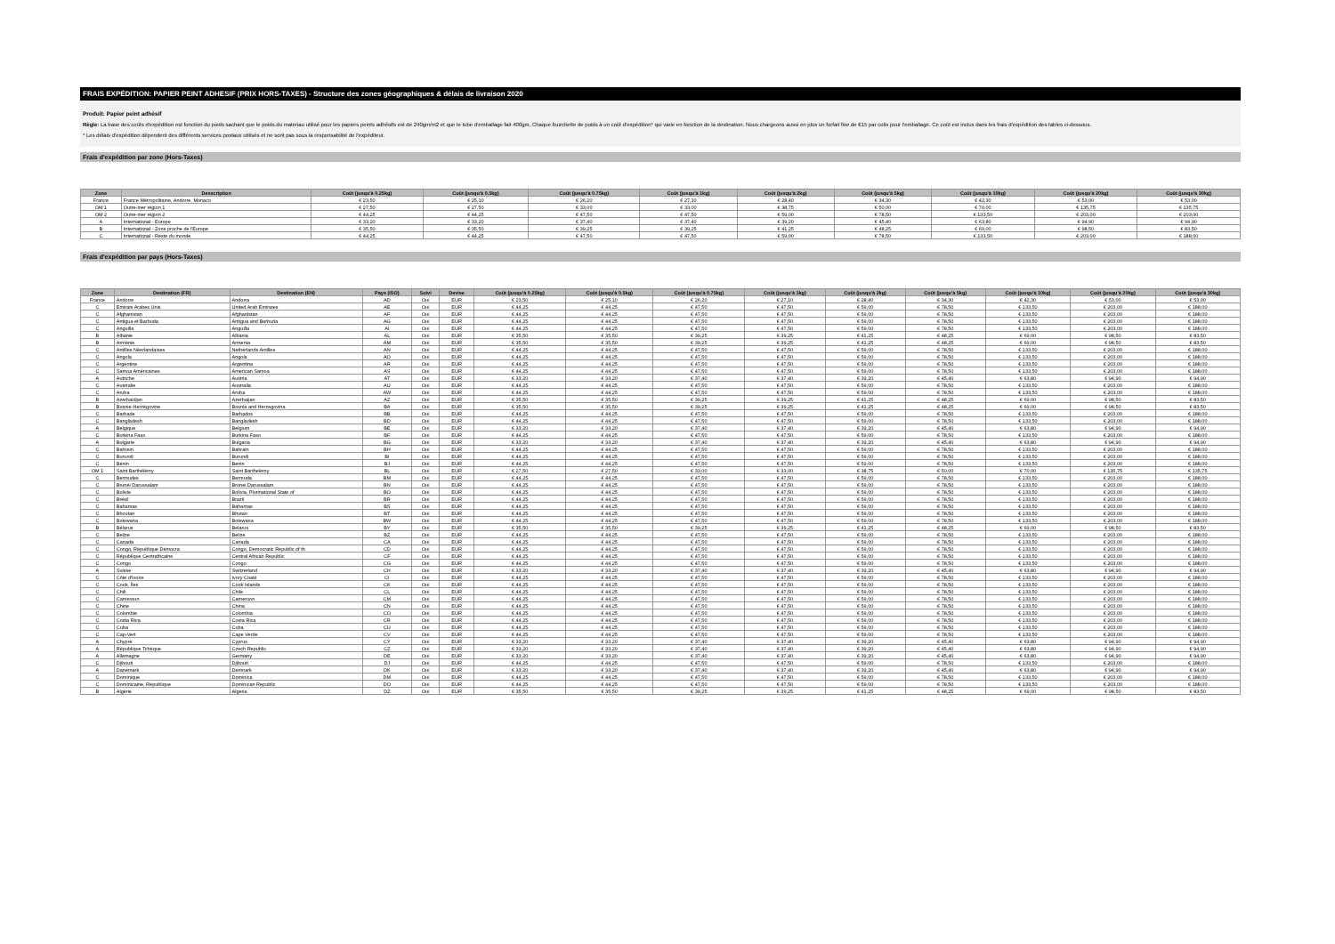FRAIS EXPÉDITION: PAPIER PEINT ADHESIF (PRIX HORS-TAXES) - Structure des zones géographiques & délais de livraison 2020
Produit: Papier peint adhésif
Règle: La base des coûts d'expédition est fonction du poids sachant que le poids du materiau utilisé pour les papiers peints adhésifs est de 240gm/m2 et que le tube d'emballage fait 400gm. Chaque fourchette de poids à un coût d'expédition* qui varie en fonction de la destination. Nous chargeons aussi en plus un forfait fixe de €15 par colis pour l'emballage. Ce coût est inclus dans les frais d'expédition des tables ci-dessous.
* Les délais d'expédition dépendent des différents services postaux utilisés et ne sont pas sous la responsabilité de l'expéditeur.
Frais d'expédition par zone (Hors-Taxes)
| Zone | Desscription | Coût (jusqu'à 0.25kg) | Coût (jusqu'à 0.5kg) | Coût (jusqu'à 0.75kg) | Coût (jusqu'à 1kg) | Coût (jusqu'à 2kg) | Coût (jusqu'à 5kg) | Coût (jusqu'à 10kg) | Coût (jusqu'à 20kg) | Coût (jusqu'à 30kg) |
| --- | --- | --- | --- | --- | --- | --- | --- | --- | --- | --- |
| France | France Métropolitaine, Andorre, Monaco | € 23,50 | € 25,10 | € 26,20 | € 27,10 | € 28,40 | € 34,30 | € 42,30 | € 53,00 | € 53,00 |
| OM 1 | Outre-mer région 1 | € 27,50 | € 27,50 | € 33,00 | € 33,00 | € 38,75 | € 50,00 | € 70,00 | € 135,75 | € 135,75 |
| OM 2 | Outre-mer région 2 | € 44,25 | € 44,25 | € 47,50 | € 47,50 | € 59,00 | € 78,50 | € 133,50 | € 203,00 | € 203,00 |
| A | International - Europe | € 33,20 | € 33,20 | € 37,40 | € 37,40 | € 39,20 | € 45,40 | € 63,80 | € 94,90 | € 94,90 |
| B | International - Zone proche de l'Europe | € 35,50 | € 35,50 | € 39,25 | € 39,25 | € 41,25 | € 48,25 | € 69,00 | € 98,50 | € 83,50 |
| C | International - Reste du monde | € 44,25 | € 44,25 | € 47,50 | € 47,50 | € 59,00 | € 78,50 | € 133,50 | € 203,00 | € 188,00 |
Frais d'expédition par pays (Hors-Taxes)
| Zone | Destination (FR) | Destination (EN) | Pays (ISO) | Suivi | Devise | Coût (jusqu'à 0.25kg) | Coût (jusqu'à 0.5kg) | Coût (jusqu'à 0.75kg) | Coût (jusqu'à 1kg) | Coût (jusqu'à 2kg) | Coût (jusqu'à 5kg) | Coût (jusqu'à 10kg) | Coût (jusqu'à 20kg) | Coût (jusqu'à 30kg) |
| --- | --- | --- | --- | --- | --- | --- | --- | --- | --- | --- | --- | --- | --- | --- |
| France | Andorre | Andorra | AD | Oui | EUR | € 23,50 | € 25,10 | € 26,20 | € 27,10 | € 28,40 | € 34,30 | € 42,30 | € 53,00 | € 53,00 |
| C | Emirats Arabes Unis | United Arab Emirates | AE | Oui | EUR | € 44,25 | € 44,25 | € 47,50 | € 47,50 | € 59,00 | € 78,50 | € 133,50 | € 203,00 | € 188,00 |
| C | Afghanistan | Afghanistan | AF | Oui | EUR | € 44,25 | € 44,25 | € 47,50 | € 47,50 | € 59,00 | € 78,50 | € 133,50 | € 203,00 | € 188,00 |
| C | Antigua et Barbuda | Antigua and Barbuda | AG | Oui | EUR | € 44,25 | € 44,25 | € 47,50 | € 47,50 | € 59,00 | € 78,50 | € 133,50 | € 203,00 | € 188,00 |
| C | Anguilla | Anguilla | AI | Oui | EUR | € 44,25 | € 44,25 | € 47,50 | € 47,50 | € 59,00 | € 78,50 | € 133,50 | € 203,00 | € 188,00 |
| B | Albanie | Albania | AL | Oui | EUR | € 35,50 | € 35,50 | € 39,25 | € 39,25 | € 41,25 | € 48,25 | € 69,00 | € 98,50 | € 83,50 |
| B | Arménie | Armenia | AM | Oui | EUR | € 35,50 | € 35,50 | € 39,25 | € 39,25 | € 41,25 | € 48,25 | € 69,00 | € 98,50 | € 83,50 |
| C | Antilles Néerlandaises | Netherlands Antilles | AN | Oui | EUR | € 44,25 | € 44,25 | € 47,50 | € 47,50 | € 59,00 | € 78,50 | € 133,50 | € 203,00 | € 188,00 |
| C | Angola | Angola | AO | Oui | EUR | € 44,25 | € 44,25 | € 47,50 | € 47,50 | € 59,00 | € 78,50 | € 133,50 | € 203,00 | € 188,00 |
| C | Argentine | Argentina | AR | Oui | EUR | € 44,25 | € 44,25 | € 47,50 | € 47,50 | € 59,00 | € 78,50 | € 133,50 | € 203,00 | € 188,00 |
| C | Samoa Américaines | American Samoa | AS | Oui | EUR | € 44,25 | € 44,25 | € 47,50 | € 47,50 | € 59,00 | € 78,50 | € 133,50 | € 203,00 | € 188,00 |
| A | Autriche | Austria | AT | Oui | EUR | € 33,20 | € 33,20 | € 37,40 | € 37,40 | € 39,20 | € 45,40 | € 63,80 | € 94,90 | € 94,90 |
| C | Australie | Australia | AU | Oui | EUR | € 44,25 | € 44,25 | € 47,50 | € 47,50 | € 59,00 | € 78,50 | € 133,50 | € 203,00 | € 188,00 |
| C | Aruba | Aruba | AW | Oui | EUR | € 44,25 | € 44,25 | € 47,50 | € 47,50 | € 59,00 | € 78,50 | € 133,50 | € 203,00 | € 188,00 |
| B | Azerbaidjan | Azerbaijan | AZ | Oui | EUR | € 35,50 | € 35,50 | € 39,25 | € 39,25 | € 41,25 | € 48,25 | € 69,00 | € 98,50 | € 83,50 |
| B | Bosnie-Herzégovine | Bosnia and Herzegovina | BA | Oui | EUR | € 35,50 | € 35,50 | € 39,25 | € 39,25 | € 41,25 | € 48,25 | € 69,00 | € 98,50 | € 83,50 |
| C | Barbade | Barbados | BB | Oui | EUR | € 44,25 | € 44,25 | € 47,50 | € 47,50 | € 59,00 | € 78,50 | € 133,50 | € 203,00 | € 188,00 |
| C | Bangladesh | Bangladesh | BD | Oui | EUR | € 44,25 | € 44,25 | € 47,50 | € 47,50 | € 59,00 | € 78,50 | € 133,50 | € 203,00 | € 188,00 |
| A | Belgique | Belgium | BE | Oui | EUR | € 33,20 | € 33,20 | € 37,40 | € 37,40 | € 39,20 | € 45,40 | € 63,80 | € 94,90 | € 94,90 |
| C | Burkina Faso | Burkina Faso | BF | Oui | EUR | € 44,25 | € 44,25 | € 47,50 | € 47,50 | € 59,00 | € 78,50 | € 133,50 | € 203,00 | € 188,00 |
| A | Bulgarie | Bulgaria | BG | Oui | EUR | € 33,20 | € 33,20 | € 37,40 | € 37,40 | € 39,20 | € 45,40 | € 63,80 | € 94,90 | € 94,90 |
| C | Bahrein | Bahrain | BH | Oui | EUR | € 44,25 | € 44,25 | € 47,50 | € 47,50 | € 59,00 | € 78,50 | € 133,50 | € 203,00 | € 188,00 |
| C | Burundi | Burundi | BI | Oui | EUR | € 44,25 | € 44,25 | € 47,50 | € 47,50 | € 59,00 | € 78,50 | € 133,50 | € 203,00 | € 188,00 |
| C | Bénin | Benin | BJ | Oui | EUR | € 44,25 | € 44,25 | € 47,50 | € 47,50 | € 59,00 | € 78,50 | € 133,50 | € 203,00 | € 188,00 |
| OM 1 | Saint Barthélémy | Saint Barthelemy | BL | Oui | EUR | € 27,50 | € 27,50 | € 33,00 | € 33,00 | € 38,75 | € 50,00 | € 70,00 | € 135,75 | € 135,75 |
| C | Bermudes | Bermuda | BM | Oui | EUR | € 44,25 | € 44,25 | € 47,50 | € 47,50 | € 59,00 | € 78,50 | € 133,50 | € 203,00 | € 188,00 |
| C | Brunéi Darussalam | Brunei Darussalam | BN | Oui | EUR | € 44,25 | € 44,25 | € 47,50 | € 47,50 | € 59,00 | € 78,50 | € 133,50 | € 203,00 | € 188,00 |
| C | Bolivie | Bolivia, Plurinational State of | BO | Oui | EUR | € 44,25 | € 44,25 | € 47,50 | € 47,50 | € 59,00 | € 78,50 | € 133,50 | € 203,00 | € 188,00 |
| C | Brésil | Brazil | BR | Oui | EUR | € 44,25 | € 44,25 | € 47,50 | € 47,50 | € 59,00 | € 78,50 | € 133,50 | € 203,00 | € 188,00 |
| C | Bahamas | Bahamas | BS | Oui | EUR | € 44,25 | € 44,25 | € 47,50 | € 47,50 | € 59,00 | € 78,50 | € 133,50 | € 203,00 | € 188,00 |
| C | Bhoutan | Bhutan | BT | Oui | EUR | € 44,25 | € 44,25 | € 47,50 | € 47,50 | € 59,00 | € 78,50 | € 133,50 | € 203,00 | € 188,00 |
| C | Botswana | Botswana | BW | Oui | EUR | € 44,25 | € 44,25 | € 47,50 | € 47,50 | € 59,00 | € 78,50 | € 133,50 | € 203,00 | € 188,00 |
| B | Bélarus | Belarus | BY | Oui | EUR | € 35,50 | € 35,50 | € 39,25 | € 39,25 | € 41,25 | € 48,25 | € 69,00 | € 98,50 | € 83,50 |
| C | Belize | Belize | BZ | Oui | EUR | € 44,25 | € 44,25 | € 47,50 | € 47,50 | € 59,00 | € 78,50 | € 133,50 | € 203,00 | € 188,00 |
| C | Canada | Canada | CA | Oui | EUR | € 44,25 | € 44,25 | € 47,50 | € 47,50 | € 59,00 | € 78,50 | € 133,50 | € 203,00 | € 188,00 |
| C | Congo, République Démocra | Congo, Democratic Republic of th | CD | Oui | EUR | € 44,25 | € 44,25 | € 47,50 | € 47,50 | € 59,00 | € 78,50 | € 133,50 | € 203,00 | € 188,00 |
| C | République Centrafricaine | Central African Republic | CF | Oui | EUR | € 44,25 | € 44,25 | € 47,50 | € 47,50 | € 59,00 | € 78,50 | € 133,50 | € 203,00 | € 188,00 |
| C | Congo | Congo | CG | Oui | EUR | € 44,25 | € 44,25 | € 47,50 | € 47,50 | € 59,00 | € 78,50 | € 133,50 | € 203,00 | € 188,00 |
| A | Suisse | Switzerland | CH | Oui | EUR | € 33,20 | € 33,20 | € 37,40 | € 37,40 | € 39,20 | € 45,40 | € 63,80 | € 94,90 | € 94,90 |
| C | Côte d'Ivoire | Ivory Coast | CI | Oui | EUR | € 44,25 | € 44,25 | € 47,50 | € 47,50 | € 59,00 | € 78,50 | € 133,50 | € 203,00 | € 188,00 |
| C | Cook, Îles | Cook Islands | CK | Oui | EUR | € 44,25 | € 44,25 | € 47,50 | € 47,50 | € 59,00 | € 78,50 | € 133,50 | € 203,00 | € 188,00 |
| C | Chili | Chile | CL | Oui | EUR | € 44,25 | € 44,25 | € 47,50 | € 47,50 | € 59,00 | € 78,50 | € 133,50 | € 203,00 | € 188,00 |
| C | Cameroun | Cameroon | CM | Oui | EUR | € 44,25 | € 44,25 | € 47,50 | € 47,50 | € 59,00 | € 78,50 | € 133,50 | € 203,00 | € 188,00 |
| C | Chine | China | CN | Oui | EUR | € 44,25 | € 44,25 | € 47,50 | € 47,50 | € 59,00 | € 78,50 | € 133,50 | € 203,00 | € 188,00 |
| C | Colombie | Colombia | CO | Oui | EUR | € 44,25 | € 44,25 | € 47,50 | € 47,50 | € 59,00 | € 78,50 | € 133,50 | € 203,00 | € 188,00 |
| C | Costa Rica | Costa Rica | CR | Oui | EUR | € 44,25 | € 44,25 | € 47,50 | € 47,50 | € 59,00 | € 78,50 | € 133,50 | € 203,00 | € 188,00 |
| C | Cuba | Cuba | CU | Oui | EUR | € 44,25 | € 44,25 | € 47,50 | € 47,50 | € 59,00 | € 78,50 | € 133,50 | € 203,00 | € 188,00 |
| C | Cap-Vert | Cape Verde | CV | Oui | EUR | € 44,25 | € 44,25 | € 47,50 | € 47,50 | € 59,00 | € 78,50 | € 133,50 | € 203,00 | € 188,00 |
| A | Chypre | Cyprus | CY | Oui | EUR | € 33,20 | € 33,20 | € 37,40 | € 37,40 | € 39,20 | € 45,40 | € 63,80 | € 94,90 | € 94,90 |
| A | République Tchèque | Czech Republic | CZ | Oui | EUR | € 33,20 | € 33,20 | € 37,40 | € 37,40 | € 39,20 | € 45,40 | € 63,80 | € 94,90 | € 94,90 |
| A | Allemagne | Germany | DE | Oui | EUR | € 33,20 | € 33,20 | € 37,40 | € 37,40 | € 39,20 | € 45,40 | € 63,80 | € 94,90 | € 94,90 |
| C | Djibouti | Djibouti | DJ | Oui | EUR | € 44,25 | € 44,25 | € 47,50 | € 47,50 | € 59,00 | € 78,50 | € 133,50 | € 203,00 | € 188,00 |
| A | Danemark | Denmark | DK | Oui | EUR | € 33,20 | € 33,20 | € 37,40 | € 37,40 | € 39,20 | € 45,40 | € 63,80 | € 94,90 | € 94,90 |
| C | Dominique | Dominica | DM | Oui | EUR | € 44,25 | € 44,25 | € 47,50 | € 47,50 | € 59,00 | € 78,50 | € 133,50 | € 203,00 | € 188,00 |
| C | Dominicaine, République | Dominican Republic | DO | Oui | EUR | € 44,25 | € 44,25 | € 47,50 | € 47,50 | € 59,00 | € 78,50 | € 133,50 | € 203,00 | € 188,00 |
| B | Algérie | Algeria | DZ | Oui | EUR | € 35,50 | € 35,50 | € 39,25 | € 39,25 | € 41,25 | € 48,25 | € 69,00 | € 98,50 | € 83,50 |